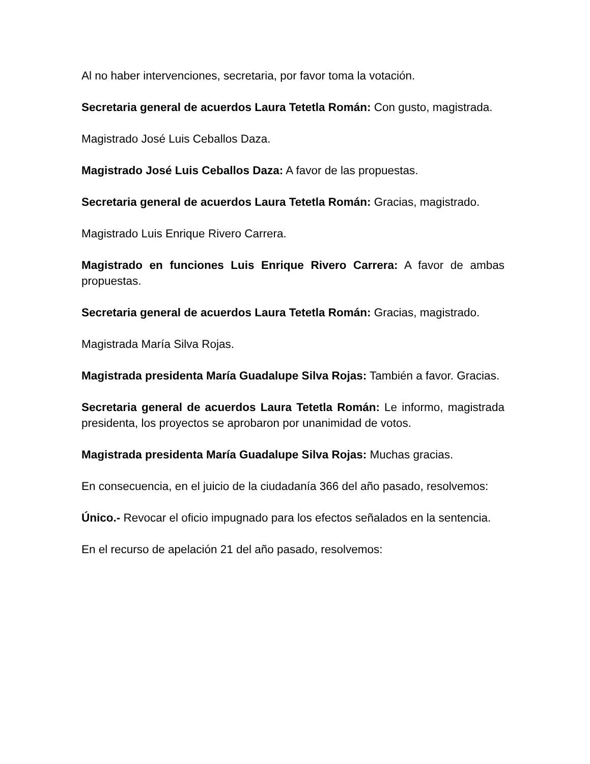Al no haber intervenciones, secretaria, por favor toma la votación.
Secretaria general de acuerdos Laura Tetetla Román: Con gusto, magistrada.
Magistrado José Luis Ceballos Daza.
Magistrado José Luis Ceballos Daza: A favor de las propuestas.
Secretaria general de acuerdos Laura Tetetla Román: Gracias, magistrado.
Magistrado Luis Enrique Rivero Carrera.
Magistrado en funciones Luis Enrique Rivero Carrera: A favor de ambas propuestas.
Secretaria general de acuerdos Laura Tetetla Román: Gracias, magistrado.
Magistrada María Silva Rojas.
Magistrada presidenta María Guadalupe Silva Rojas: También a favor. Gracias.
Secretaria general de acuerdos Laura Tetetla Román: Le informo, magistrada presidenta, los proyectos se aprobaron por unanimidad de votos.
Magistrada presidenta María Guadalupe Silva Rojas: Muchas gracias.
En consecuencia, en el juicio de la ciudadanía 366 del año pasado, resolvemos:
Único.- Revocar el oficio impugnado para los efectos señalados en la sentencia.
En el recurso de apelación 21 del año pasado, resolvemos: